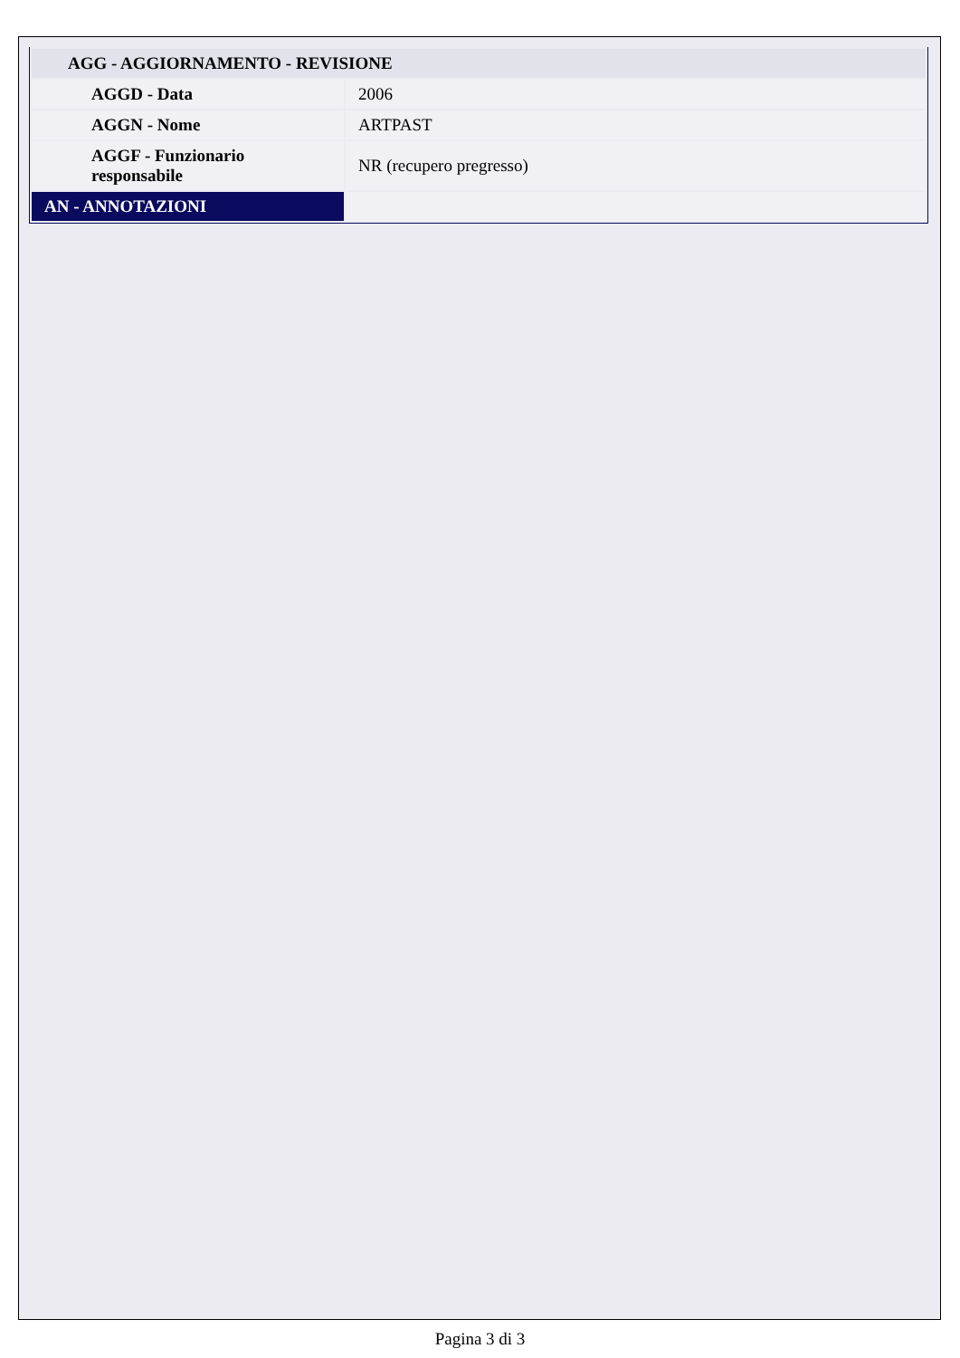| AGG - AGGIORNAMENTO - REVISIONE | |
| AGGD - Data | 2006 |
| AGGN - Nome | ARTPAST |
| AGGF - Funzionario responsabile | NR (recupero pregresso) |
| AN - ANNOTAZIONI | |
Pagina 3 di 3